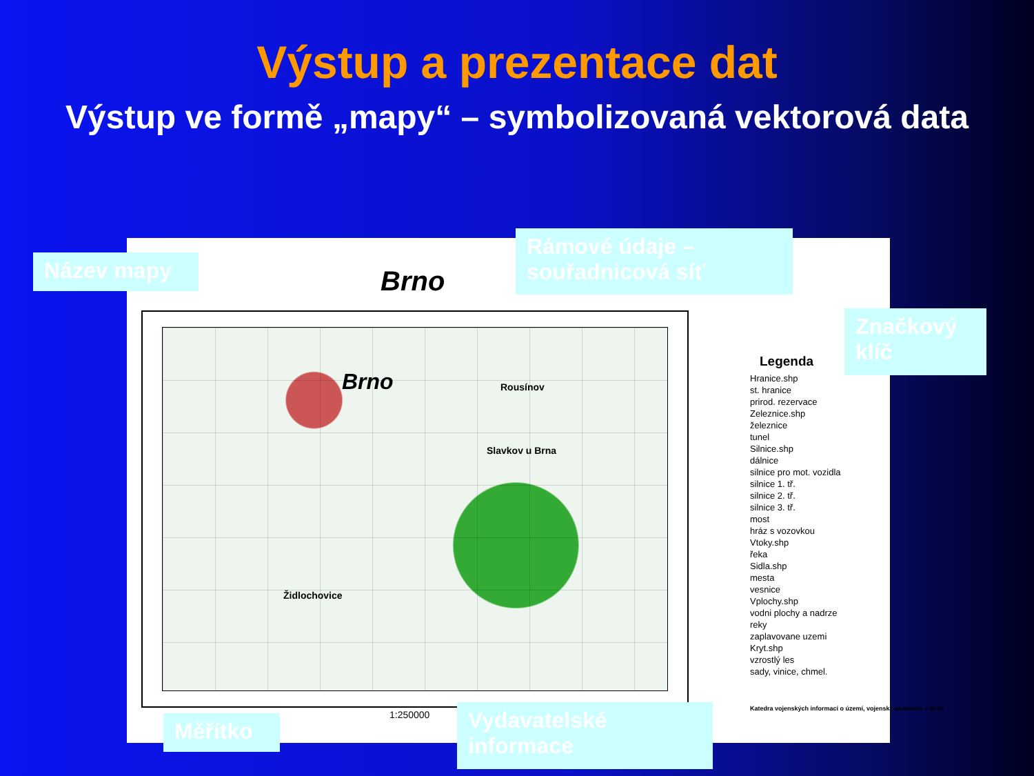Výstup a prezentace dat
Výstup ve formě „mapy“ – symbolizovaná vektorová data
Brno
Brno Rousínov
Slavkov u Brna
Židlochovice
1:250000
Legenda
Hranice.shp
st. hranice
prirod. rezervace
Zeleznice.shp
železnice
tunel
Silnice.shp
dálnice
silnice pro mot. vozidla
silnice 1. tř.
silnice 2. tř.
silnice 3. tř.
most
hráz s vozovkou
Vtoky.shp
řeka
Sidla.shp
mesta
vesnice
Vplochy.shp
vodni plochy a nadrze
reky
zaplavovane uzemi
Kryt.shp
vzrostlý les
sady, vinice, chmel.
Katedra vojenských informací o území, vojenská akademie v Brně
Název mapy
Rámové údaje – souřadnicová síť
Značkový klíč
Měřítko
Vydavatelské informace